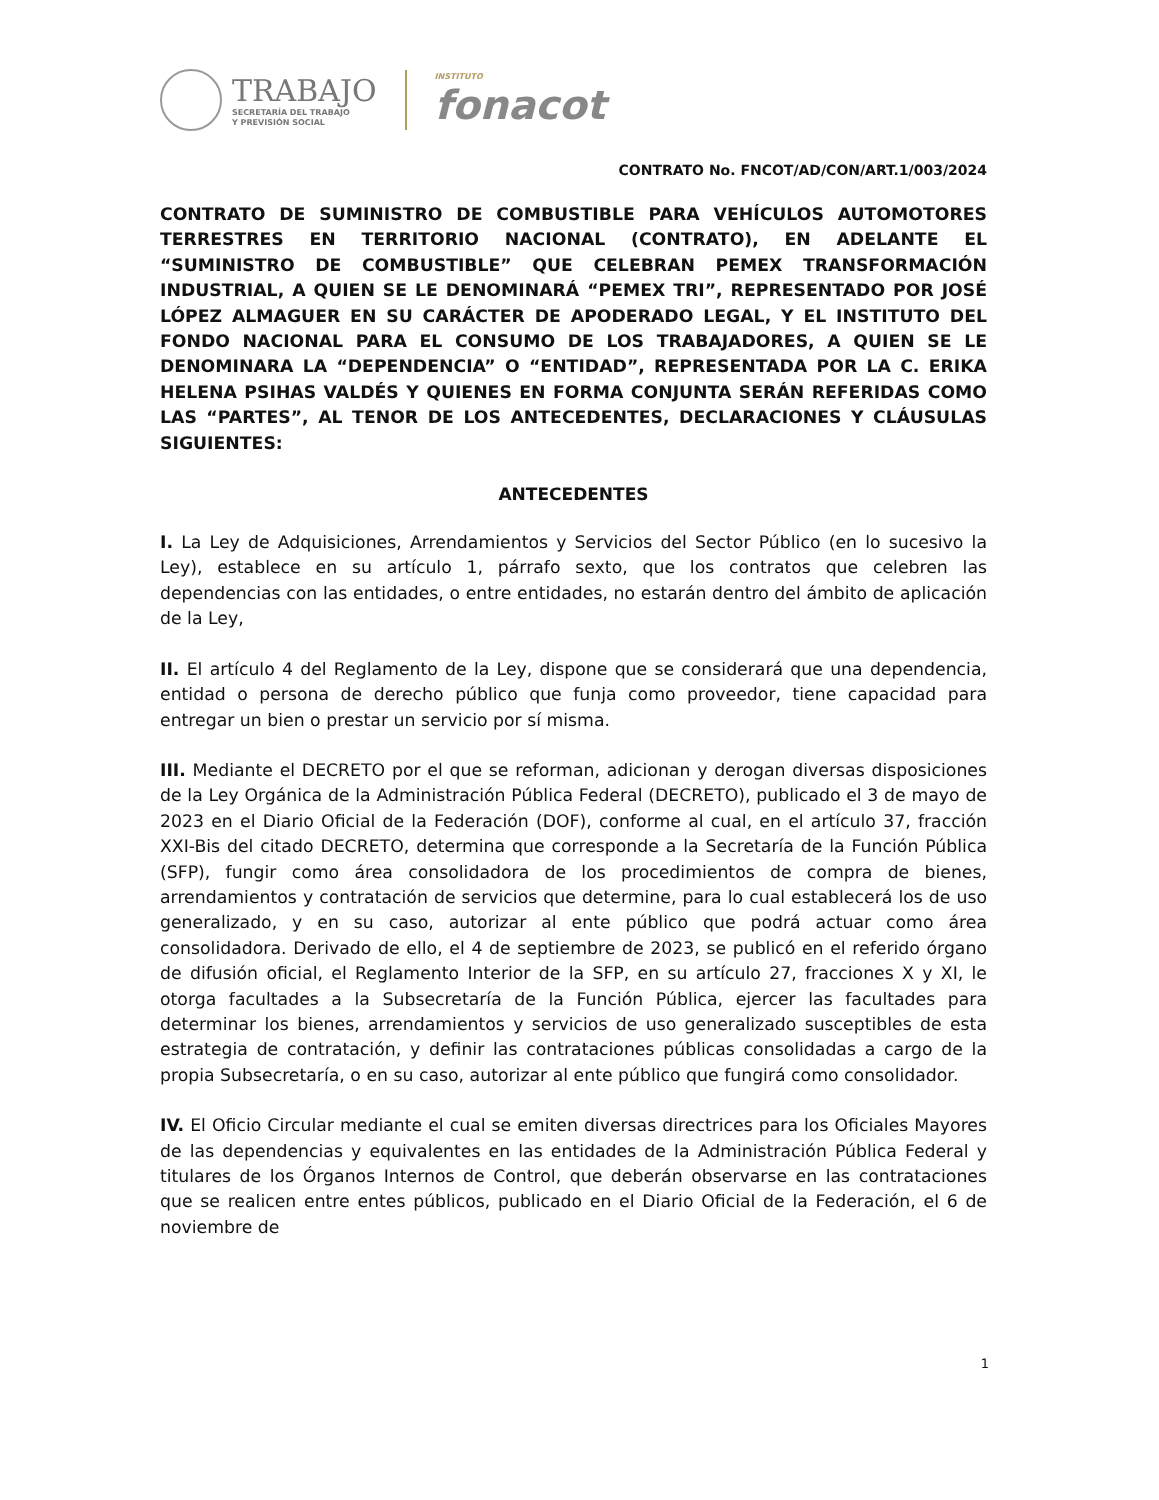TRABAJO
SECRETARÍA DEL TRABAJO
Y PREVISIÓN SOCIAL
INSTITUTO
fonacot
CONTRATO No. FNCOT/AD/CON/ART.1/003/2024
CONTRATO DE SUMINISTRO DE COMBUSTIBLE PARA VEHÍCULOS AUTOMOTORES TERRESTRES EN TERRITORIO NACIONAL (CONTRATO), EN ADELANTE EL “SUMINISTRO DE COMBUSTIBLE” QUE CELEBRAN PEMEX TRANSFORMACIÓN INDUSTRIAL, A QUIEN SE LE DENOMINARÁ “PEMEX TRI”, REPRESENTADO POR JOSÉ LÓPEZ ALMAGUER EN SU CARÁCTER DE APODERADO LEGAL, Y EL INSTITUTO DEL FONDO NACIONAL PARA EL CONSUMO DE LOS TRABAJADORES, A QUIEN SE LE DENOMINARA LA “DEPENDENCIA” O “ENTIDAD”, REPRESENTADA POR LA C. ERIKA HELENA PSIHAS VALDÉS Y QUIENES EN FORMA CONJUNTA SERÁN REFERIDAS COMO LAS “PARTES”, AL TENOR DE LOS ANTECEDENTES, DECLARACIONES Y CLÁUSULAS SIGUIENTES:
ANTECEDENTES
I. La Ley de Adquisiciones, Arrendamientos y Servicios del Sector Público (en lo sucesivo la Ley), establece en su artículo 1, párrafo sexto, que los contratos que celebren las dependencias con las entidades, o entre entidades, no estarán dentro del ámbito de aplicación de la Ley,
II. El artículo 4 del Reglamento de la Ley, dispone que se considerará que una dependencia, entidad o persona de derecho público que funja como proveedor, tiene capacidad para entregar un bien o prestar un servicio por sí misma.
III. Mediante el DECRETO por el que se reforman, adicionan y derogan diversas disposiciones de la Ley Orgánica de la Administración Pública Federal (DECRETO), publicado el 3 de mayo de 2023 en el Diario Oficial de la Federación (DOF), conforme al cual, en el artículo 37, fracción XXI-Bis del citado DECRETO, determina que corresponde a la Secretaría de la Función Pública (SFP), fungir como área consolidadora de los procedimientos de compra de bienes, arrendamientos y contratación de servicios que determine, para lo cual establecerá los de uso generalizado, y en su caso, autorizar al ente público que podrá actuar como área consolidadora. Derivado de ello, el 4 de septiembre de 2023, se publicó en el referido órgano de difusión oficial, el Reglamento Interior de la SFP, en su artículo 27, fracciones X y XI, le otorga facultades a la Subsecretaría de la Función Pública, ejercer las facultades para determinar los bienes, arrendamientos y servicios de uso generalizado susceptibles de esta estrategia de contratación, y definir las contrataciones públicas consolidadas a cargo de la propia Subsecretaría, o en su caso, autorizar al ente público que fungirá como consolidador.
IV. El Oficio Circular mediante el cual se emiten diversas directrices para los Oficiales Mayores de las dependencias y equivalentes en las entidades de la Administración Pública Federal y titulares de los Órganos Internos de Control, que deberán observarse en las contrataciones que se realicen entre entes públicos, publicado en el Diario Oficial de la Federación, el 6 de noviembre de
1